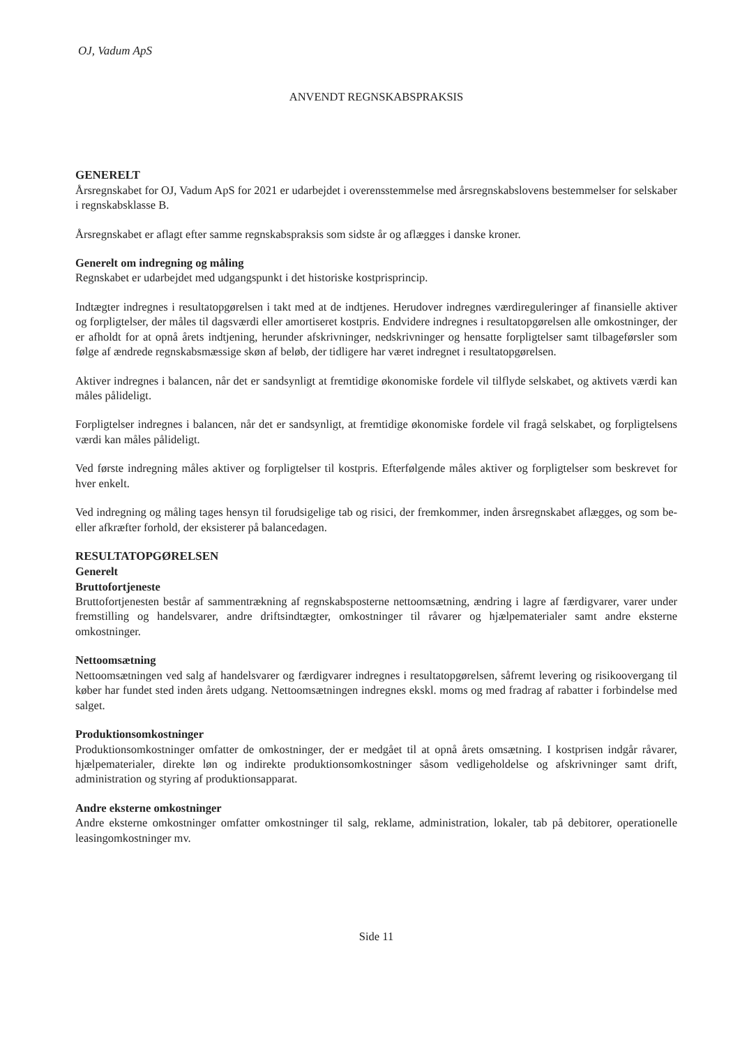OJ, Vadum ApS
ANVENDT REGNSKABSPRAKSIS
GENERELT
Årsregnskabet for OJ, Vadum ApS for 2021 er udarbejdet i overensstemmelse med årsregnskabslovens bestemmelser for selskaber i regnskabsklasse B.
Årsregnskabet er aflagt efter samme regnskabspraksis som sidste år og aflægges i danske kroner.
Generelt om indregning og måling
Regnskabet er udarbejdet med udgangspunkt i det historiske kostprisprincip.
Indtægter indregnes i resultatopgørelsen i takt med at de indtjenes. Herudover indregnes værdireguleringer af finansielle aktiver og forpligtelser, der måles til dagsværdi eller amortiseret kostpris. Endvidere indregnes i resultatopgørelsen alle omkostninger, der er afholdt for at opnå årets indtjening, herunder afskrivninger, nedskrivninger og hensatte forpligtelser samt tilbageførsler som følge af ændrede regnskabsmæssige skøn af beløb, der tidligere har været indregnet i resultatopgørelsen.
Aktiver indregnes i balancen, når det er sandsynligt at fremtidige økonomiske fordele vil tilflyde selskabet, og aktivets værdi kan måles pålideligt.
Forpligtelser indregnes i balancen, når det er sandsynligt, at fremtidige økonomiske fordele vil fragå selskabet, og forpligtelsens værdi kan måles pålideligt.
Ved første indregning måles aktiver og forpligtelser til kostpris. Efterfølgende måles aktiver og forpligtelser som beskrevet for hver enkelt.
Ved indregning og måling tages hensyn til forudsigelige tab og risici, der fremkommer, inden årsregnskabet aflægges, og som be- eller afkræfter forhold, der eksisterer på balancedagen.
RESULTATOPGØRELSEN
Generelt
Bruttofortjeneste
Bruttofortjenesten består af sammentrækning af regnskabsposterne nettoomsætning, ændring i lagre af færdigvarer, varer under fremstilling og handelsvarer, andre driftsindtægter, omkostninger til råvarer og hjælpematerialer samt andre eksterne omkostninger.
Nettoomsætning
Nettoomsætningen ved salg af handelsvarer og færdigvarer indregnes i resultatopgørelsen, såfremt levering og risikoovergang til køber har fundet sted inden årets udgang. Nettoomsætningen indregnes ekskl. moms og med fradrag af rabatter i forbindelse med salget.
Produktionsomkostninger
Produktionsomkostninger omfatter de omkostninger, der er medgået til at opnå årets omsætning. I kostprisen indgår råvarer, hjælpematerialer, direkte løn og indirekte produktionsomkostninger såsom vedligeholdelse og afskrivninger samt drift, administration og styring af produktionsapparat.
Andre eksterne omkostninger
Andre eksterne omkostninger omfatter omkostninger til salg, reklame, administration, lokaler, tab på debitorer, operationelle leasingomkostninger mv.
Side 11